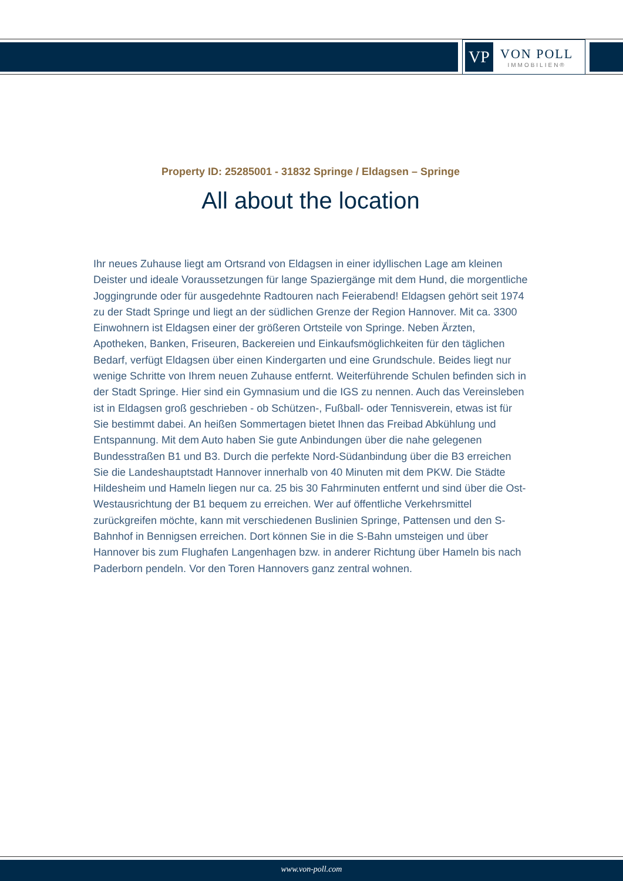VP
VON POLL
IMMOBILIEN®
Property ID: 25285001 - 31832 Springe / Eldagsen – Springe
All about the location
Ihr neues Zuhause liegt am Ortsrand von Eldagsen in einer idyllischen Lage am kleinen Deister und ideale Voraussetzungen für lange Spaziergänge mit dem Hund, die morgentliche Joggingrunde oder für ausgedehnte Radtouren nach Feierabend! Eldagsen gehört seit 1974 zu der Stadt Springe und liegt an der südlichen Grenze der Region Hannover. Mit ca. 3300 Einwohnern ist Eldagsen einer der größeren Ortsteile von Springe. Neben Ärzten, Apotheken, Banken, Friseuren, Backereien und Einkaufsmöglichkeiten für den täglichen Bedarf, verfügt Eldagsen über einen Kindergarten und eine Grundschule. Beides liegt nur wenige Schritte von Ihrem neuen Zuhause entfernt. Weiterführende Schulen befinden sich in der Stadt Springe. Hier sind ein Gymnasium und die IGS zu nennen. Auch das Vereinsleben ist in Eldagsen groß geschrieben - ob Schützen-, Fußball- oder Tennisverein, etwas ist für Sie bestimmt dabei. An heißen Sommertagen bietet Ihnen das Freibad Abkühlung und Entspannung. Mit dem Auto haben Sie gute Anbindungen über die nahe gelegenen Bundesstraßen B1 und B3. Durch die perfekte Nord-Südanbindung über die B3 erreichen Sie die Landeshauptstadt Hannover innerhalb von 40 Minuten mit dem PKW. Die Städte Hildesheim und Hameln liegen nur ca. 25 bis 30 Fahrminuten entfernt und sind über die Ost-Westausrichtung der B1 bequem zu erreichen. Wer auf öffentliche Verkehrsmittel zurückgreifen möchte, kann mit verschiedenen Buslinien Springe, Pattensen und den S-Bahnhof in Bennigsen erreichen. Dort können Sie in die S-Bahn umsteigen und über Hannover bis zum Flughafen Langenhagen bzw. in anderer Richtung über Hameln bis nach Paderborn pendeln. Vor den Toren Hannovers ganz zentral wohnen.
www.von-poll.com